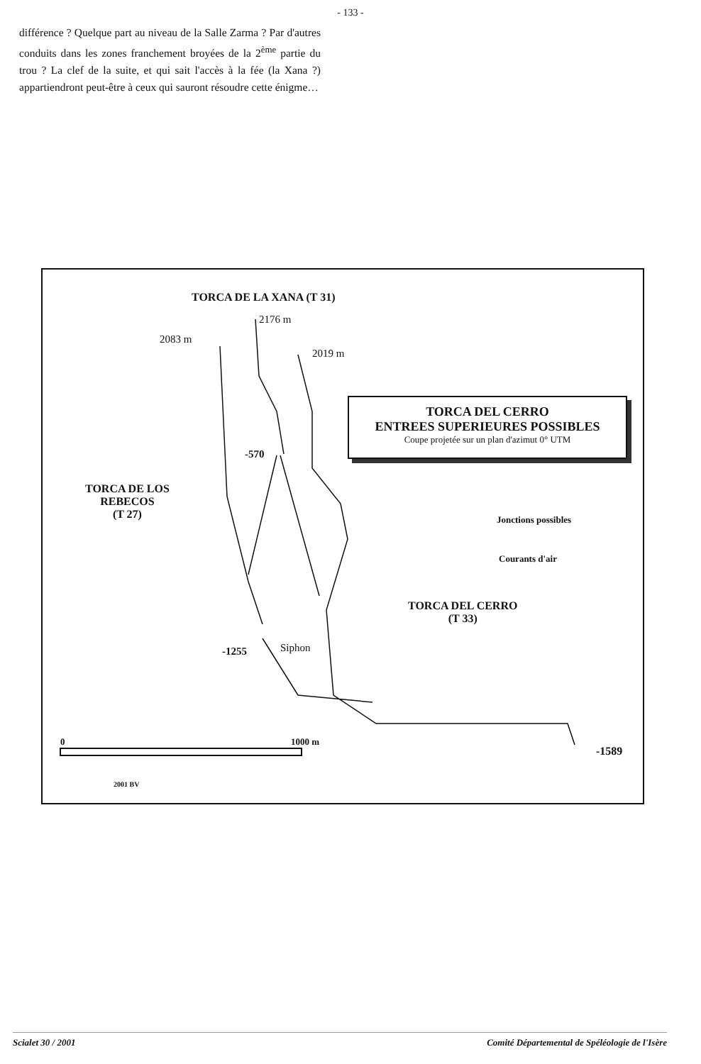- 133 -
différence ? Quelque part au niveau de la Salle Zarma ? Par d'autres conduits dans les zones franchement broyées de la 2<sup>ème</sup> partie du trou ? La clef de la suite, et qui sait l'accès à la fée (la Xana ?) appartiendront peut-être à ceux qui sauront résoudre cette énigme…
TORCA DE LA XANA (T 31)
2176 m
2083 m
2019 m
TORCA DEL CERRO
ENTREES SUPERIEURES POSSIBLES
Coupe projetée sur un plan d'azimut 0° UTM
-570
TORCA DE LOS
REBECOS
(T 27)
Jonctions possibles
Courants d'air
TORCA DEL CERRO
(T 33)
-1255 Siphon
0 1000 m
-1589
2001 BV
Scialet 30 / 2001 Comité Départemental de Spéléologie de l'Isère